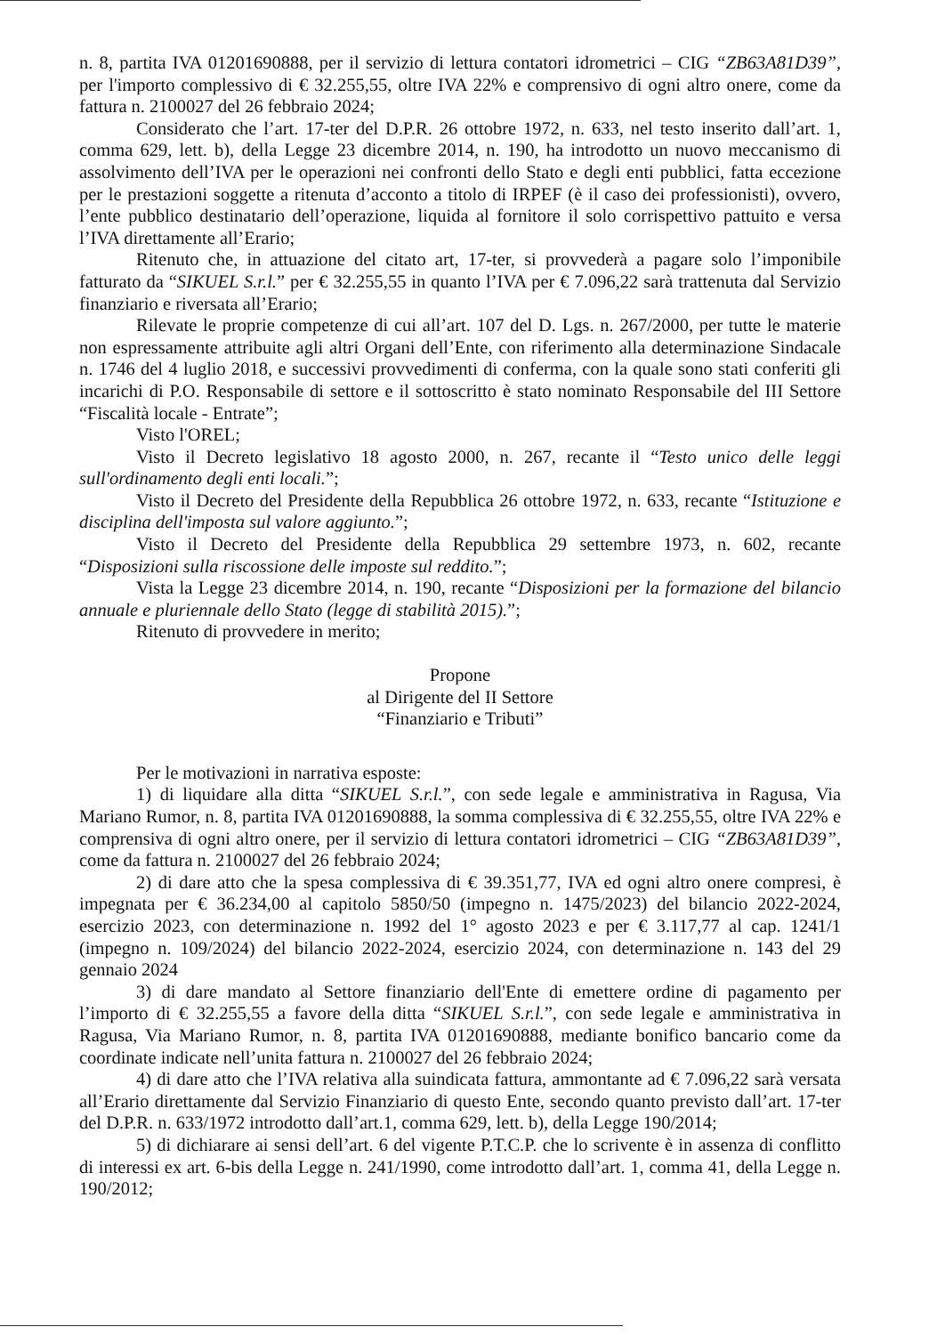n. 8, partita IVA 01201690888, per il servizio di lettura contatori idrometrici – CIG “ZB63A81D39”, per l'importo complessivo di € 32.255,55, oltre IVA 22% e comprensivo di ogni altro onere, come da fattura n. 2100027 del 26 febbraio 2024;
Considerato che l’art. 17-ter del D.P.R. 26 ottobre 1972, n. 633, nel testo inserito dall’art. 1, comma 629, lett. b), della Legge 23 dicembre 2014, n. 190, ha introdotto un nuovo meccanismo di assolvimento dell’IVA per le operazioni nei confronti dello Stato e degli enti pubblici, fatta eccezione per le prestazioni soggette a ritenuta d’acconto a titolo di IRPEF (è il caso dei professionisti), ovvero, l’ente pubblico destinatario dell’operazione, liquida al fornitore il solo corrispettivo pattuito e versa l’IVA direttamente all’Erario;
Ritenuto che, in attuazione del citato art, 17-ter, si provvederà a pagare solo l’imponibile fatturato da “SIKUEL S.r.l.” per € 32.255,55 in quanto l’IVA per € 7.096,22 sarà trattenuta dal Servizio finanziario e riversata all’Erario;
Rilevate le proprie competenze di cui all’art. 107 del D. Lgs. n. 267/2000, per tutte le materie non espressamente attribuite agli altri Organi dell’Ente, con riferimento alla determinazione Sindacale n. 1746 del 4 luglio 2018, e successivi provvedimenti di conferma, con la quale sono stati conferiti gli incarichi di P.O. Responsabile di settore e il sottoscritto è stato nominato Responsabile del III Settore “Fiscalità locale - Entrate”;
Visto l'OREL;
Visto il Decreto legislativo 18 agosto 2000, n. 267, recante il “Testo unico delle leggi sull'ordinamento degli enti locali.”;
Visto il Decreto del Presidente della Repubblica 26 ottobre 1972, n. 633, recante “Istituzione e disciplina dell'imposta sul valore aggiunto.”;
Visto il Decreto del Presidente della Repubblica 29 settembre 1973, n. 602, recante “Disposizioni sulla riscossione delle imposte sul reddito.”;
Vista la Legge 23 dicembre 2014, n. 190, recante “Disposizioni per la formazione del bilancio annuale e pluriennale dello Stato (legge di stabilità 2015).”;
Ritenuto di provvedere in merito;
Propone
al Dirigente del II Settore
“Finanziario e Tributi”
Per le motivazioni in narrativa esposte:
1) di liquidare alla ditta “SIKUEL S.r.l.”, con sede legale e amministrativa in Ragusa, Via Mariano Rumor, n. 8, partita IVA 01201690888, la somma complessiva di € 32.255,55, oltre IVA 22% e comprensiva di ogni altro onere, per il servizio di lettura contatori idrometrici – CIG “ZB63A81D39”, come da fattura n. 2100027 del 26 febbraio 2024;
2) di dare atto che la spesa complessiva di € 39.351,77, IVA ed ogni altro onere compresi, è impegnata per € 36.234,00 al capitolo 5850/50 (impegno n. 1475/2023) del bilancio 2022-2024, esercizio 2023, con determinazione n. 1992 del 1° agosto 2023 e per € 3.117,77 al cap. 1241/1 (impegno n. 109/2024) del bilancio 2022-2024, esercizio 2024, con determinazione n. 143 del 29 gennaio 2024
3) di dare mandato al Settore finanziario dell'Ente di emettere ordine di pagamento per l’importo di € 32.255,55 a favore della ditta “SIKUEL S.r.l.”, con sede legale e amministrativa in Ragusa, Via Mariano Rumor, n. 8, partita IVA 01201690888, mediante bonifico bancario come da coordinate indicate nell’unita fattura n. 2100027 del 26 febbraio 2024;
4) di dare atto che l’IVA relativa alla suindicata fattura, ammontante ad € 7.096,22 sarà versata all’Erario direttamente dal Servizio Finanziario di questo Ente, secondo quanto previsto dall’art. 17-ter del D.P.R. n. 633/1972 introdotto dall’art.1, comma 629, lett. b), della Legge 190/2014;
5) di dichiarare ai sensi dell’art. 6 del vigente P.T.C.P. che lo scrivente è in assenza di conflitto di interessi ex art. 6-bis della Legge n. 241/1990, come introdotto dall’art. 1, comma 41, della Legge n. 190/2012;